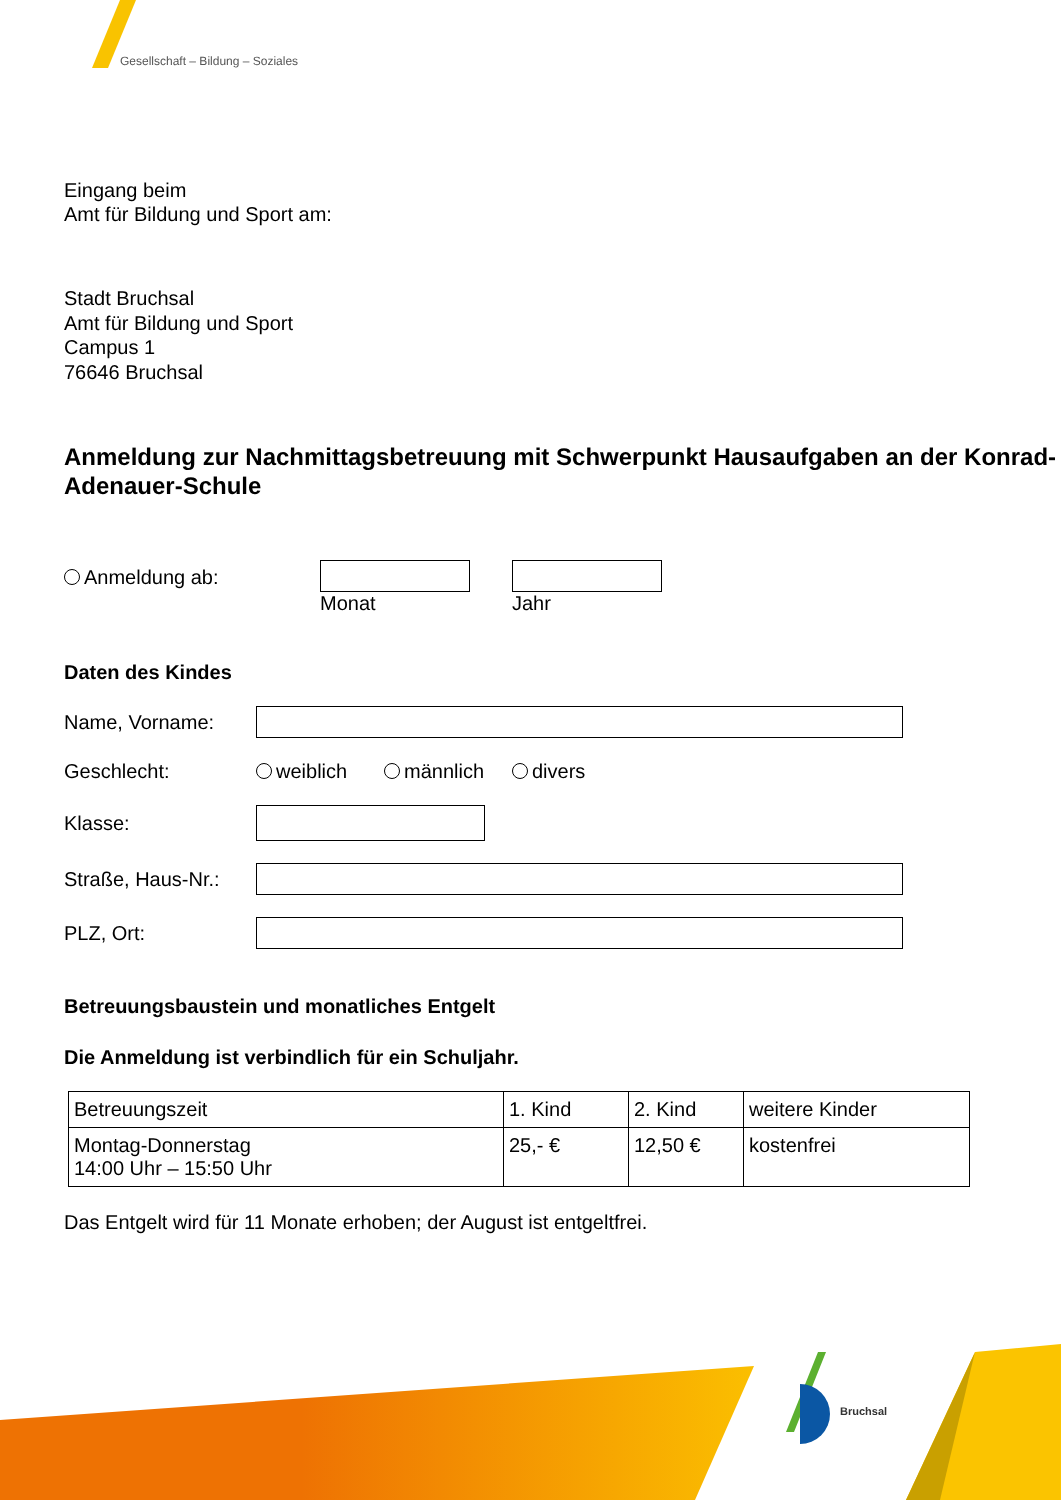Gesellschaft – Bildung – Soziales
Eingang beim
Amt für Bildung und Sport am:
Stadt Bruchsal
Amt für Bildung und Sport
Campus 1
76646 Bruchsal
Anmeldung zur Nachmittagsbetreuung mit Schwerpunkt Hausaufgaben an der Konrad-Adenauer-Schule
Anmeldung ab:
Monat
Jahr
Daten des Kindes
Name, Vorname:
Geschlecht: weiblich männlich divers
Klasse:
Straße, Haus-Nr.:
PLZ, Ort:
Betreuungsbaustein und monatliches Entgelt
Die Anmeldung ist verbindlich für ein Schuljahr.
| Betreuungszeit | 1. Kind | 2. Kind | weitere Kinder |
| Montag-Donnerstag 14:00 Uhr – 15:50 Uhr | 25,- € | 12,50 € | kostenfrei |
Das Entgelt wird für 11 Monate erhoben; der August ist entgeltfrei.
Bruchsal